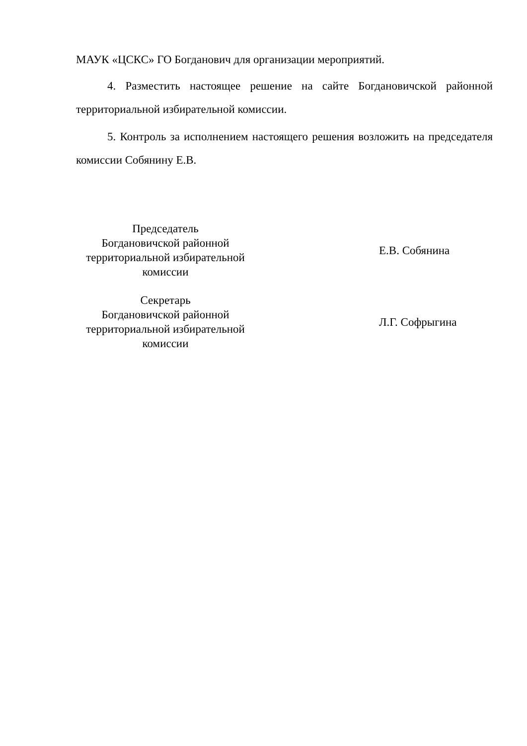МАУК «ЦСКС» ГО Богданович для организации мероприятий.
4. Разместить настоящее решение на сайте Богдановичской районной территориальной избирательной комиссии.
5. Контроль за исполнением настоящего решения возложить на председателя комиссии Собянину Е.В.
Председатель
Богдановичской районной
территориальной избирательной
комиссии
Е.В. Собянина
Секретарь
Богдановичской районной
территориальной избирательной
комиссии
Л.Г. Софрыгина